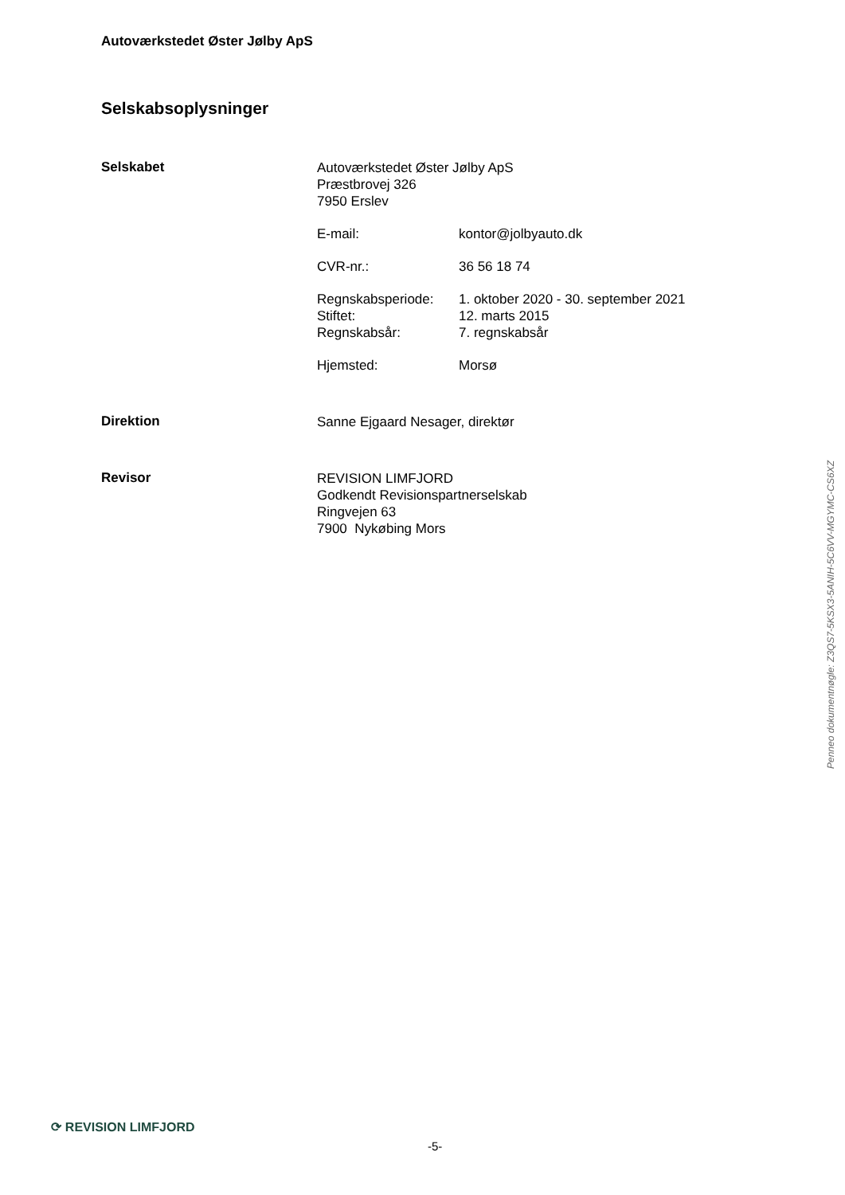Autoværkstedet Øster Jølby ApS
Selskabsoplysninger
Selskabet
Autoværkstedet Øster Jølby ApS
Præstbrovej 326
7950 Erslev
E-mail: kontor@jolbyauto.dk
CVR-nr.: 36 56 18 74
Regnskabsperiode: 1. oktober 2020 - 30. september 2021
Stiftet: 12. marts 2015
Regnskabsår: 7. regnskabsår
Hjemsted: Morsø
Direktion
Sanne Ejgaard Nesager, direktør
Revisor
REVISION LIMFJORD
Godkendt Revisionspartnerselskab
Ringvejen 63
7900 Nykøbing Mors
Penneo dokumentnøgle: Z3QS7-5KSX3-5ANIH-5C6VV-MGYMC-CS6XZ
⟳ REVISION LIMFJORD
-5-